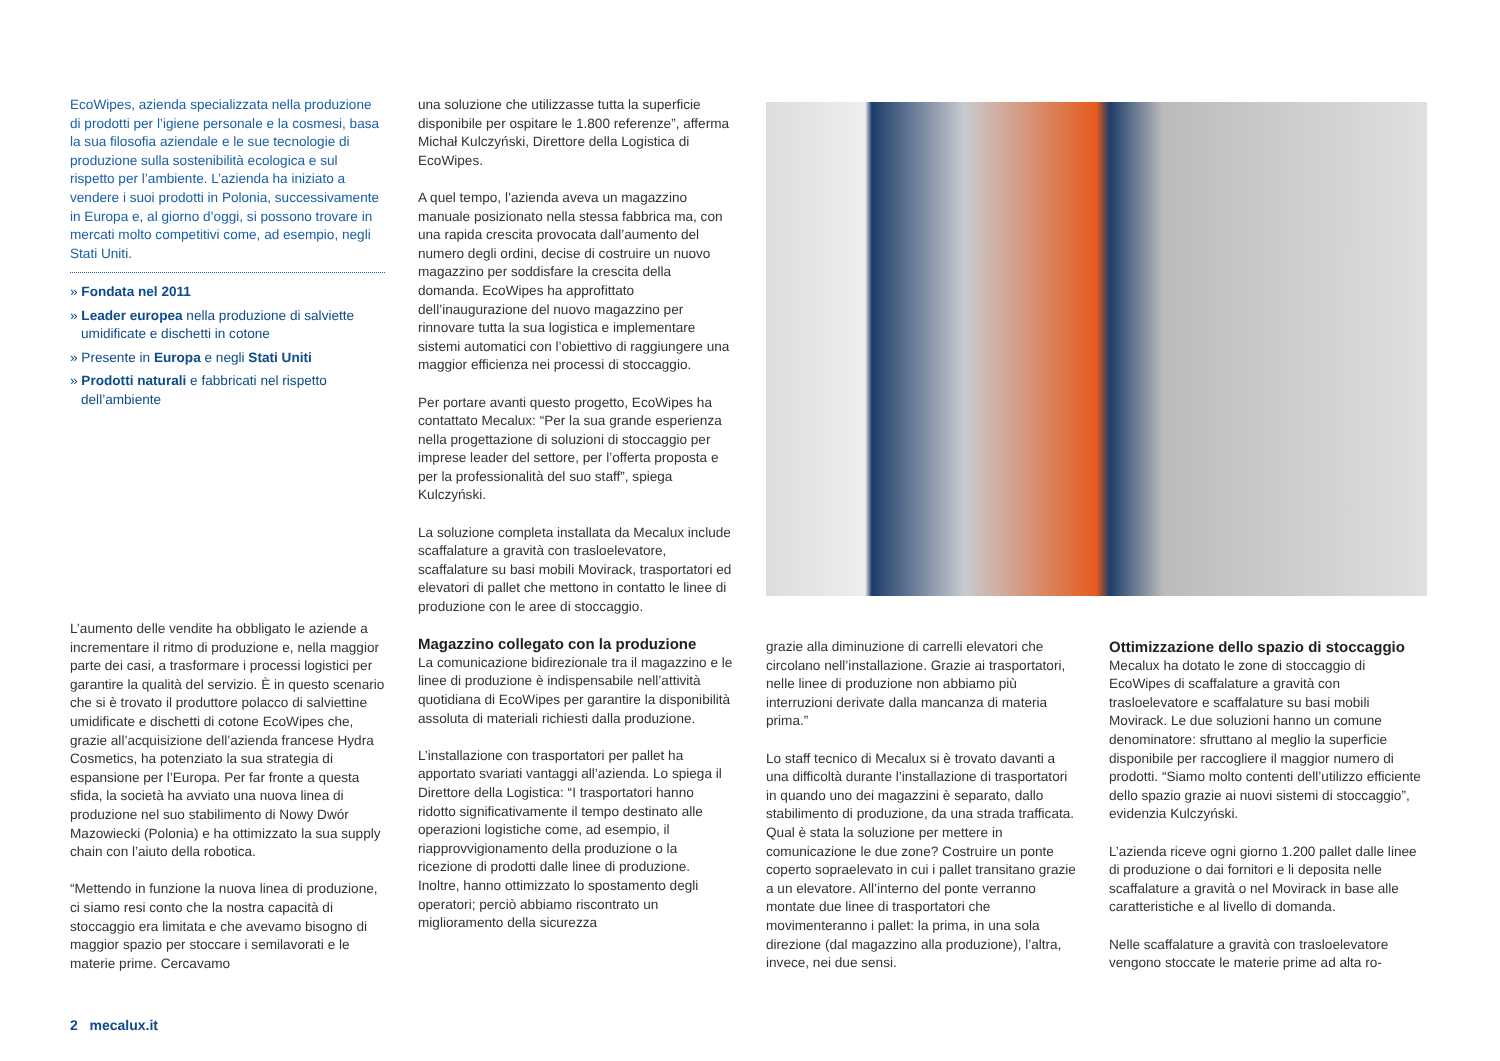EcoWipes, azienda specializzata nella produzione di prodotti per l’igiene personale e la cosmesi, basa la sua filosofia aziendale e le sue tecnologie di produzione sulla sostenibilità ecologica e sul rispetto per l’ambiente. L’azienda ha iniziato a vendere i suoi prodotti in Polonia, successivamente in Europa e, al giorno d’oggi, si possono trovare in mercati molto competitivi come, ad esempio, negli Stati Uniti.
» Fondata nel 2011
» Leader europea nella produzione di salviette umidificate e dischetti in cotone
» Presente in Europa e negli Stati Uniti
» Prodotti naturali e fabbricati nel rispetto dell’ambiente
L’aumento delle vendite ha obbligato le aziende a incrementare il ritmo di produzione e, nella maggior parte dei casi, a trasformare i processi logistici per garantire la qualità del servizio. È in questo scenario che si è trovato il produttore polacco di salviettine umidificate e dischetti di cotone EcoWipes che, grazie all’acquisizione dell’azienda francese Hydra Cosmetics, ha potenziato la sua strategia di espansione per l’Europa. Per far fronte a questa sfida, la società ha avviato una nuova linea di produzione nel suo stabilimento di Nowy Dwór Mazowiecki (Polonia) e ha ottimizzato la sua supply chain con l’aiuto della robotica.
“Mettendo in funzione la nuova linea di produzione, ci siamo resi conto che la nostra capacità di stoccaggio era limitata e che avevamo bisogno di maggior spazio per stoccare i semilavorati e le materie prime. Cercavamo
una soluzione che utilizzasse tutta la superficie disponibile per ospitare le 1.800 referenze”, afferma Michał Kulczyński, Direttore della Logistica di EcoWipes.
A quel tempo, l’azienda aveva un magazzino manuale posizionato nella stessa fabbrica ma, con una rapida crescita provocata dall’aumento del numero degli ordini, decise di costruire un nuovo magazzino per soddisfare la crescita della domanda. EcoWipes ha approfittato dell’inaugurazione del nuovo magazzino per rinnovare tutta la sua logistica e implementare sistemi automatici con l’obiettivo di raggiungere una maggior efficienza nei processi di stoccaggio.
Per portare avanti questo progetto, EcoWipes ha contattato Mecalux: “Per la sua grande esperienza nella progettazione di soluzioni di stoccaggio per imprese leader del settore, per l’offerta proposta e per la professionalità del suo staff”, spiega Kulczyński.
La soluzione completa installata da Mecalux include scaffalature a gravità con trasloelevatore, scaffalature su basi mobili Movirack, trasportatori ed elevatori di pallet che mettono in contatto le linee di produzione con le aree di stoccaggio.
Magazzino collegato con la produzione
La comunicazione bidirezionale tra il magazzino e le linee di produzione è indispensabile nell’attività quotidiana di EcoWipes per garantire la disponibilità assoluta di materiali richiesti dalla produzione.
L’installazione con trasportatori per pallet ha apportato svariati vantaggi all’azienda. Lo spiega il Direttore della Logistica: “I trasportatori hanno ridotto significativamente il tempo destinato alle operazioni logistiche come, ad esempio, il riapprovvigionamento della produzione o la ricezione di prodotti dalle linee di produzione. Inoltre, hanno ottimizzato lo spostamento degli operatori; perciò abbiamo riscontrato un miglioramento della sicurezza
grazie alla diminuzione di carrelli elevatori che circolano nell’installazione. Grazie ai trasportatori, nelle linee di produzione non abbiamo più interruzioni derivate dalla mancanza di materia prima.”
Lo staff tecnico di Mecalux si è trovato davanti a una difficoltà durante l’installazione di trasportatori in quando uno dei magazzini è separato, dallo stabilimento di produzione, da una strada trafficata. Qual è stata la soluzione per mettere in comunicazione le due zone? Costruire un ponte coperto sopraelevato in cui i pallet transitano grazie a un elevatore. All’interno del ponte verranno montate due linee di trasportatori che movimenteranno i pallet: la prima, in una sola direzione (dal magazzino alla produzione), l’altra, invece, nei due sensi.
Ottimizzazione dello spazio di stoccaggio
Mecalux ha dotato le zone di stoccaggio di EcoWipes di scaffalature a gravità con trasloelevatore e scaffalature su basi mobili Movirack. Le due soluzioni hanno un comune denominatore: sfruttano al meglio la superficie disponibile per raccogliere il maggior numero di prodotti. “Siamo molto contenti dell’utilizzo efficiente dello spazio grazie ai nuovi sistemi di stoccaggio”, evidenzia Kulczyński.
L’azienda riceve ogni giorno 1.200 pallet dalle linee di produzione o dai fornitori e li deposita nelle scaffalature a gravità o nel Movirack in base alle caratteristiche e al livello di domanda.
Nelle scaffalature a gravità con trasloelevatore vengono stoccate le materie prime ad alta ro-
2 mecalux.it